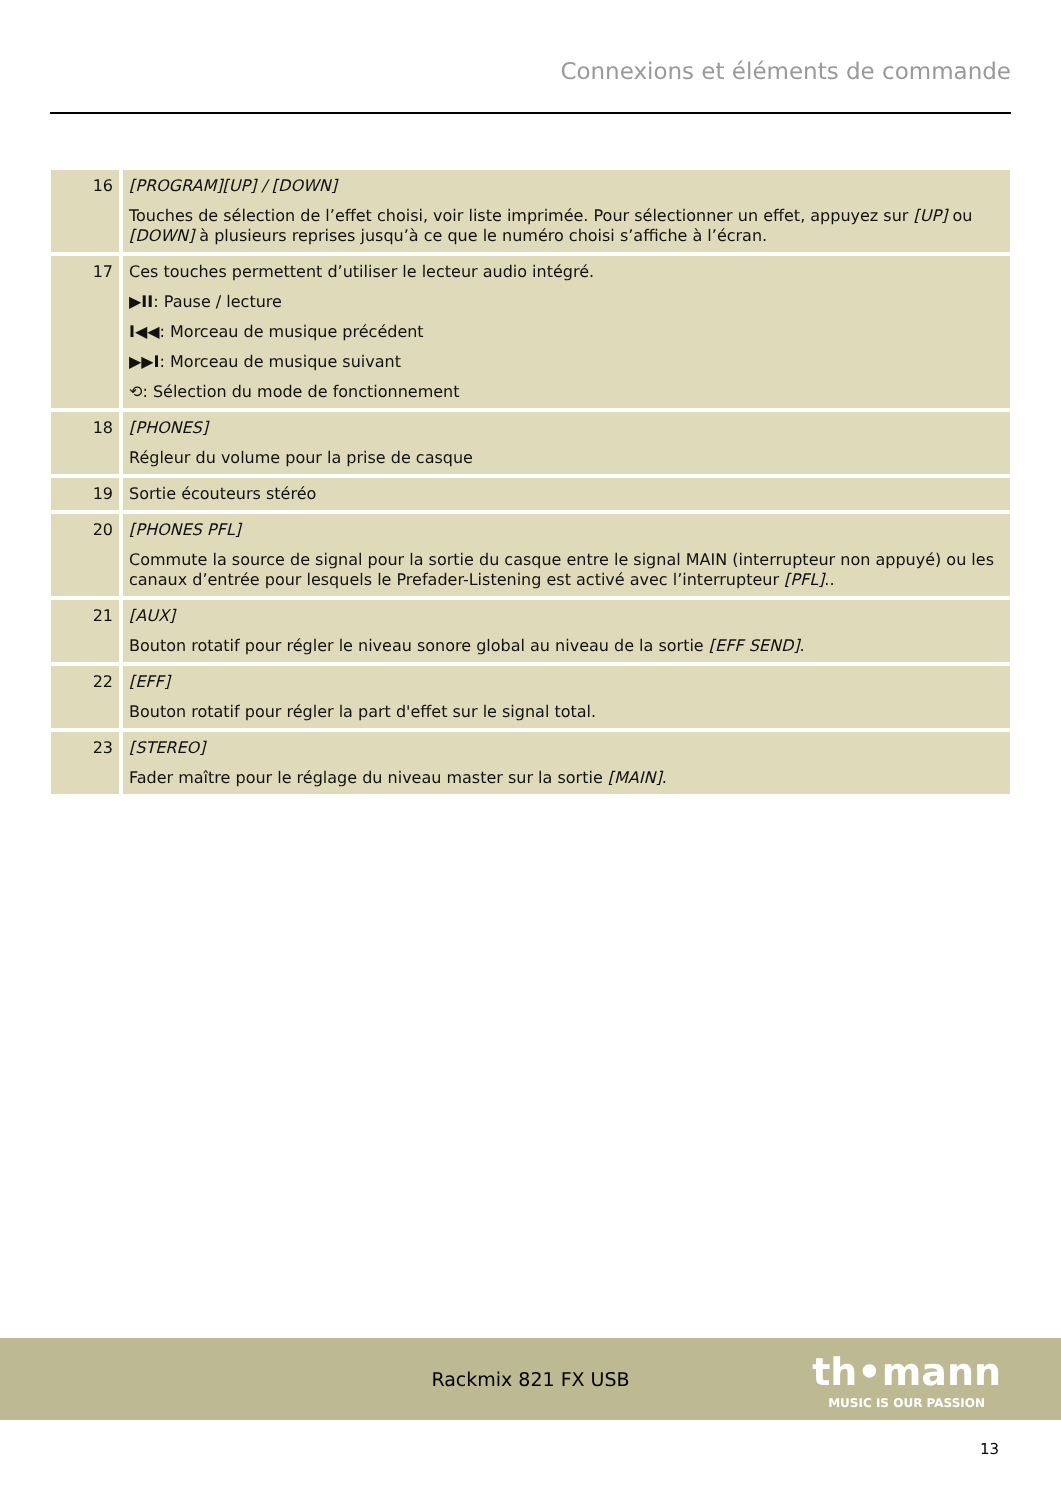Connexions et éléments de commande
| 16 | [PROGRAM][UP] / [DOWN] Touches de sélection de l’effet choisi, voir liste imprimée. Pour sélectionner un effet, appuyez sur [UP] ou [DOWN] à plusieurs reprises jusqu’à ce que le numéro choisi s’affiche à l’écran. |
| 17 | Ces touches permettent d’utiliser le lecteur audio intégré. ▶II : Pause / lecture I◀◀ : Morceau de musique précédent ▶▶I : Morceau de musique suivant ⟲: Sélection du mode de fonctionnement |
| 18 | [PHONES] Régleur du volume pour la prise de casque |
| 19 | Sortie écouteurs stéréo |
| 20 | [PHONES PFL] Commute la source de signal pour la sortie du casque entre le signal MAIN (interrupteur non appuyé) ou les canaux d’entrée pour lesquels le Prefader-Listening est activé avec l’interrupteur [PFL] .. |
| 21 | [AUX] Bouton rotatif pour régler le niveau sonore global au niveau de la sortie [EFF SEND] . |
| 22 | [EFF] Bouton rotatif pour régler la part d'effet sur le signal total. |
| 23 | [STEREO] Fader maître pour le réglage du niveau master sur la sortie [MAIN] . |
Rackmix 821 FX USB
th•mann
MUSIC IS OUR PASSION
13